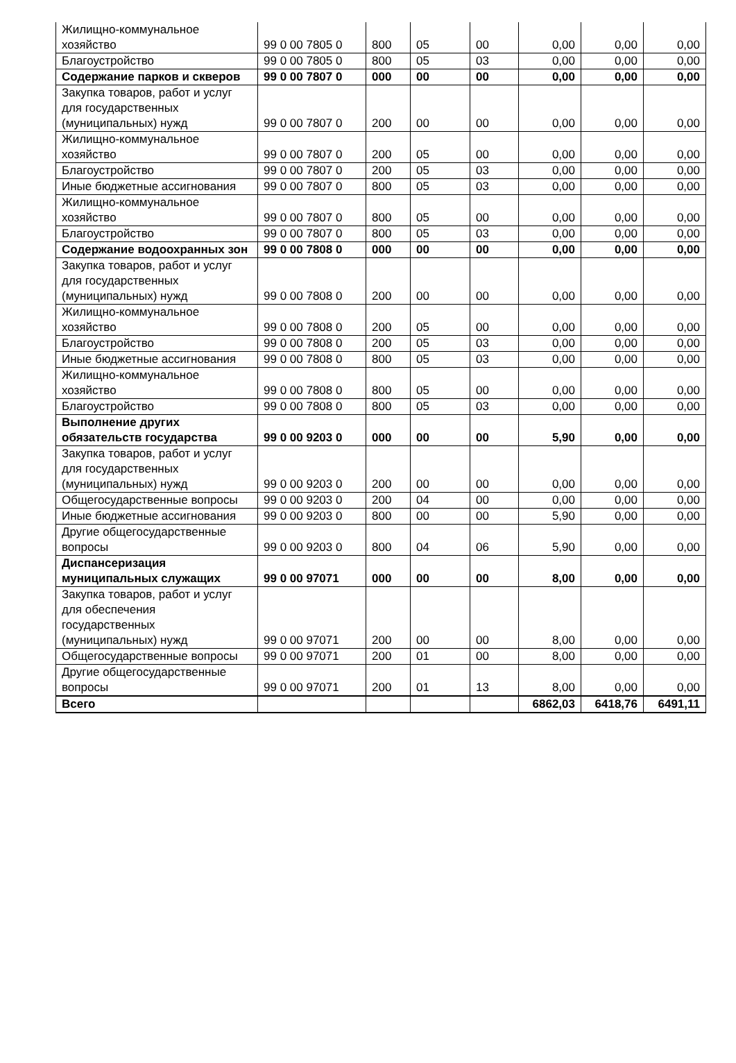| Жилищно-коммунальное хозяйство | 99 0 00 7805 0 | 800 | 05 | 00 | 0,00 | 0,00 | 0,00 |
| Благоустройство | 99 0 00 7805 0 | 800 | 05 | 03 | 0,00 | 0,00 | 0,00 |
| Содержание парков и скверов | 99 0 00 7807 0 | 000 | 00 | 00 | 0,00 | 0,00 | 0,00 |
| Закупка товаров, работ и услуг для государственных (муниципальных) нужд | 99 0 00 7807 0 | 200 | 00 | 00 | 0,00 | 0,00 | 0,00 |
| Жилищно-коммунальное хозяйство | 99 0 00 7807 0 | 200 | 05 | 00 | 0,00 | 0,00 | 0,00 |
| Благоустройство | 99 0 00 7807 0 | 200 | 05 | 03 | 0,00 | 0,00 | 0,00 |
| Иные бюджетные ассигнования | 99 0 00 7807 0 | 800 | 05 | 03 | 0,00 | 0,00 | 0,00 |
| Жилищно-коммунальное хозяйство | 99 0 00 7807 0 | 800 | 05 | 00 | 0,00 | 0,00 | 0,00 |
| Благоустройство | 99 0 00 7807 0 | 800 | 05 | 03 | 0,00 | 0,00 | 0,00 |
| Содержание водоохранных зон | 99 0 00 7808 0 | 000 | 00 | 00 | 0,00 | 0,00 | 0,00 |
| Закупка товаров, работ и услуг для государственных (муниципальных) нужд | 99 0 00 7808 0 | 200 | 00 | 00 | 0,00 | 0,00 | 0,00 |
| Жилищно-коммунальное хозяйство | 99 0 00 7808 0 | 200 | 05 | 00 | 0,00 | 0,00 | 0,00 |
| Благоустройство | 99 0 00 7808 0 | 200 | 05 | 03 | 0,00 | 0,00 | 0,00 |
| Иные бюджетные ассигнования | 99 0 00 7808 0 | 800 | 05 | 03 | 0,00 | 0,00 | 0,00 |
| Жилищно-коммунальное хозяйство | 99 0 00 7808 0 | 800 | 05 | 00 | 0,00 | 0,00 | 0,00 |
| Благоустройство | 99 0 00 7808 0 | 800 | 05 | 03 | 0,00 | 0,00 | 0,00 |
| Выполнение других обязательств государства | 99 0 00 9203 0 | 000 | 00 | 00 | 5,90 | 0,00 | 0,00 |
| Закупка товаров, работ и услуг для государственных (муниципальных) нужд | 99 0 00 9203 0 | 200 | 00 | 00 | 0,00 | 0,00 | 0,00 |
| Общегосударственные вопросы | 99 0 00 9203 0 | 200 | 04 | 00 | 0,00 | 0,00 | 0,00 |
| Иные бюджетные ассигнования | 99 0 00 9203 0 | 800 | 00 | 00 | 5,90 | 0,00 | 0,00 |
| Другие общегосударственные вопросы | 99 0 00 9203 0 | 800 | 04 | 06 | 5,90 | 0,00 | 0,00 |
| Диспансеризация муниципальных служащих | 99 0 00 97071 | 000 | 00 | 00 | 8,00 | 0,00 | 0,00 |
| Закупка товаров, работ и услуг для обеспечения государственных (муниципальных) нужд | 99 0 00 97071 | 200 | 00 | 00 | 8,00 | 0,00 | 0,00 |
| Общегосударственные вопросы | 99 0 00 97071 | 200 | 01 | 00 | 8,00 | 0,00 | 0,00 |
| Другие общегосударственные вопросы | 99 0 00 97071 | 200 | 01 | 13 | 8,00 | 0,00 | 0,00 |
| Всего | | | | | 6862,03 | 6418,76 | 6491,11 |